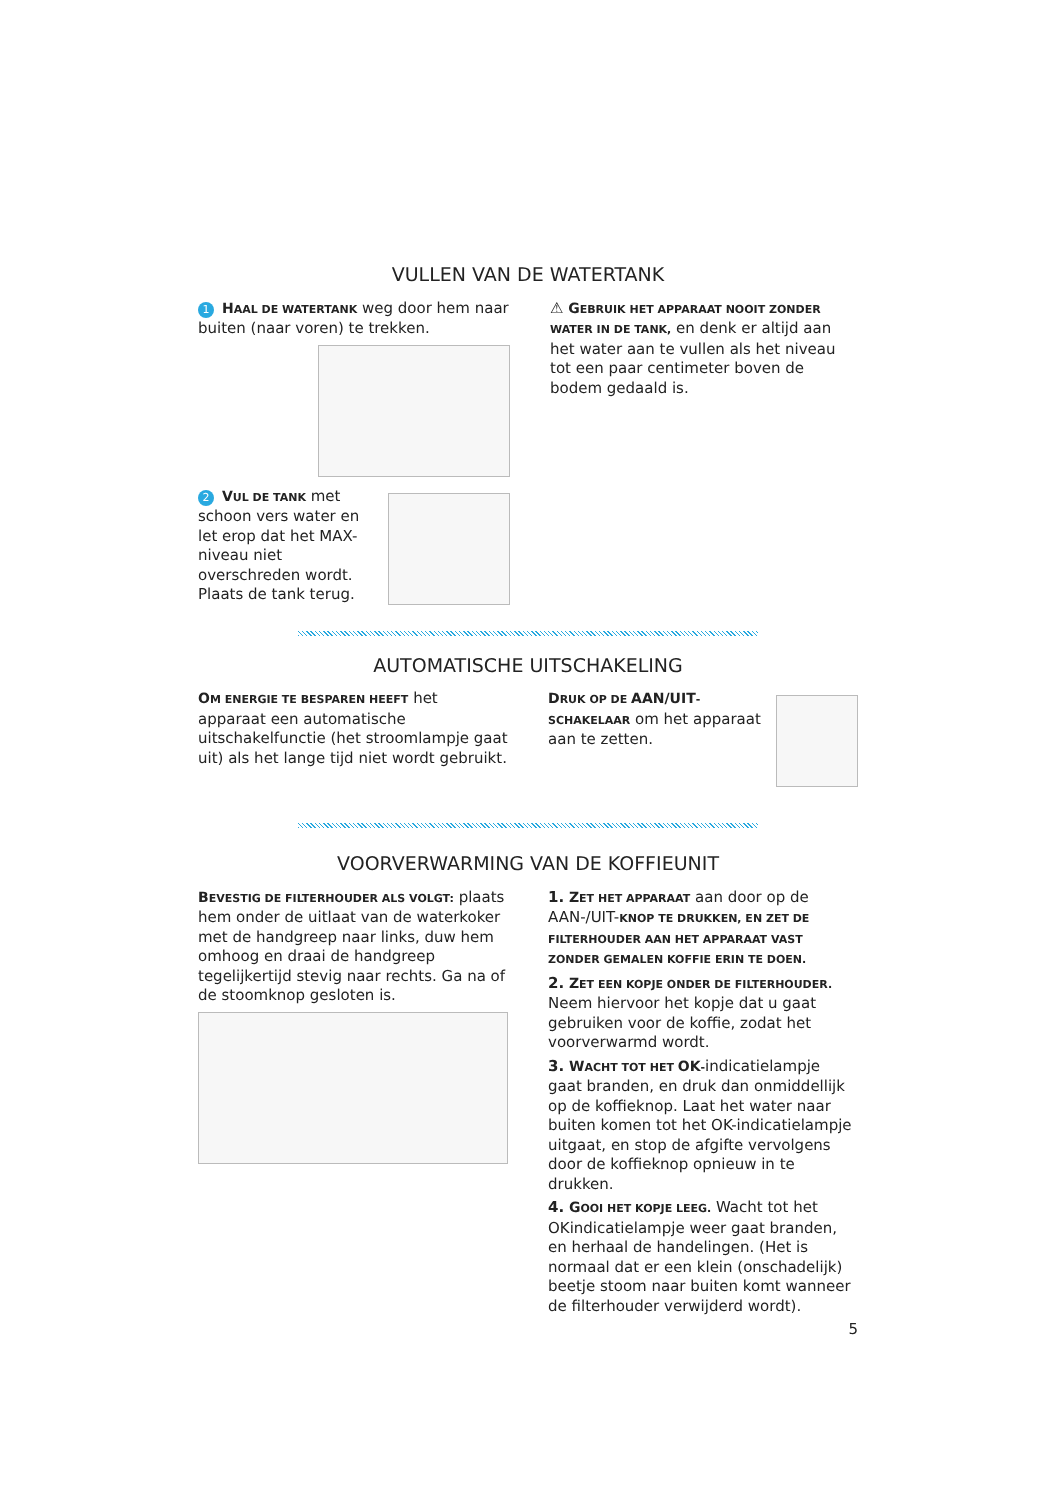VULLEN VAN DE WATERTANK
1 HAAL DE WATERTANK weg door hem naar buiten (naar voren) te trekken.
2 VUL DE TANK met schoon vers water en let erop dat het MAX-niveau niet overschreden wordt. Plaats de tank terug.
⚠ GEBRUIK HET APPARAAT NOOIT ZONDER WATER IN DE TANK, en denk er altijd aan het water aan te vullen als het niveau tot een paar centimeter boven de bodem gedaald is.
AUTOMATISCHE UITSCHAKELING
OM ENERGIE TE BESPAREN HEEFT het apparaat een automatische uitschakelfunctie (het stroomlampje gaat uit) als het lange tijd niet wordt gebruikt.
DRUK OP DE AAN/UIT-SCHAKELAAR om het apparaat aan te zetten.
VOORVERWARMING VAN DE KOFFIEUNIT
BEVESTIG DE FILTERHOUDER ALS VOLGT: plaats hem onder de uitlaat van de waterkoker met de handgreep naar links, duw hem omhoog en draai de handgreep tegelijkertijd stevig naar rechts. Ga na of de stoomknop gesloten is.
1. ZET HET APPARAAT aan door op de AAN-/UIT-KNOP TE DRUKKEN, EN ZET DE FILTERHOUDER AAN HET APPARAAT VAST ZONDER GEMALEN KOFFIE ERIN TE DOEN.
2. ZET EEN KOPJE ONDER DE FILTERHOUDER. Neem hiervoor het kopje dat u gaat gebruiken voor de koffie, zodat het voorverwarmd wordt.
3. WACHT TOT HET OK-indicatielampje gaat branden, en druk dan onmiddellijk op de koffieknop. Laat het water naar buiten komen tot het OK-indicatielampje uitgaat, en stop de afgifte vervolgens door de koffieknop opnieuw in te drukken.
4. GOOI HET KOPJE LEEG. Wacht tot het OKindicatielampje weer gaat branden, en herhaal de handelingen. (Het is normaal dat er een klein (onschadelijk) beetje stoom naar buiten komt wanneer de filterhouder verwijderd wordt).
5